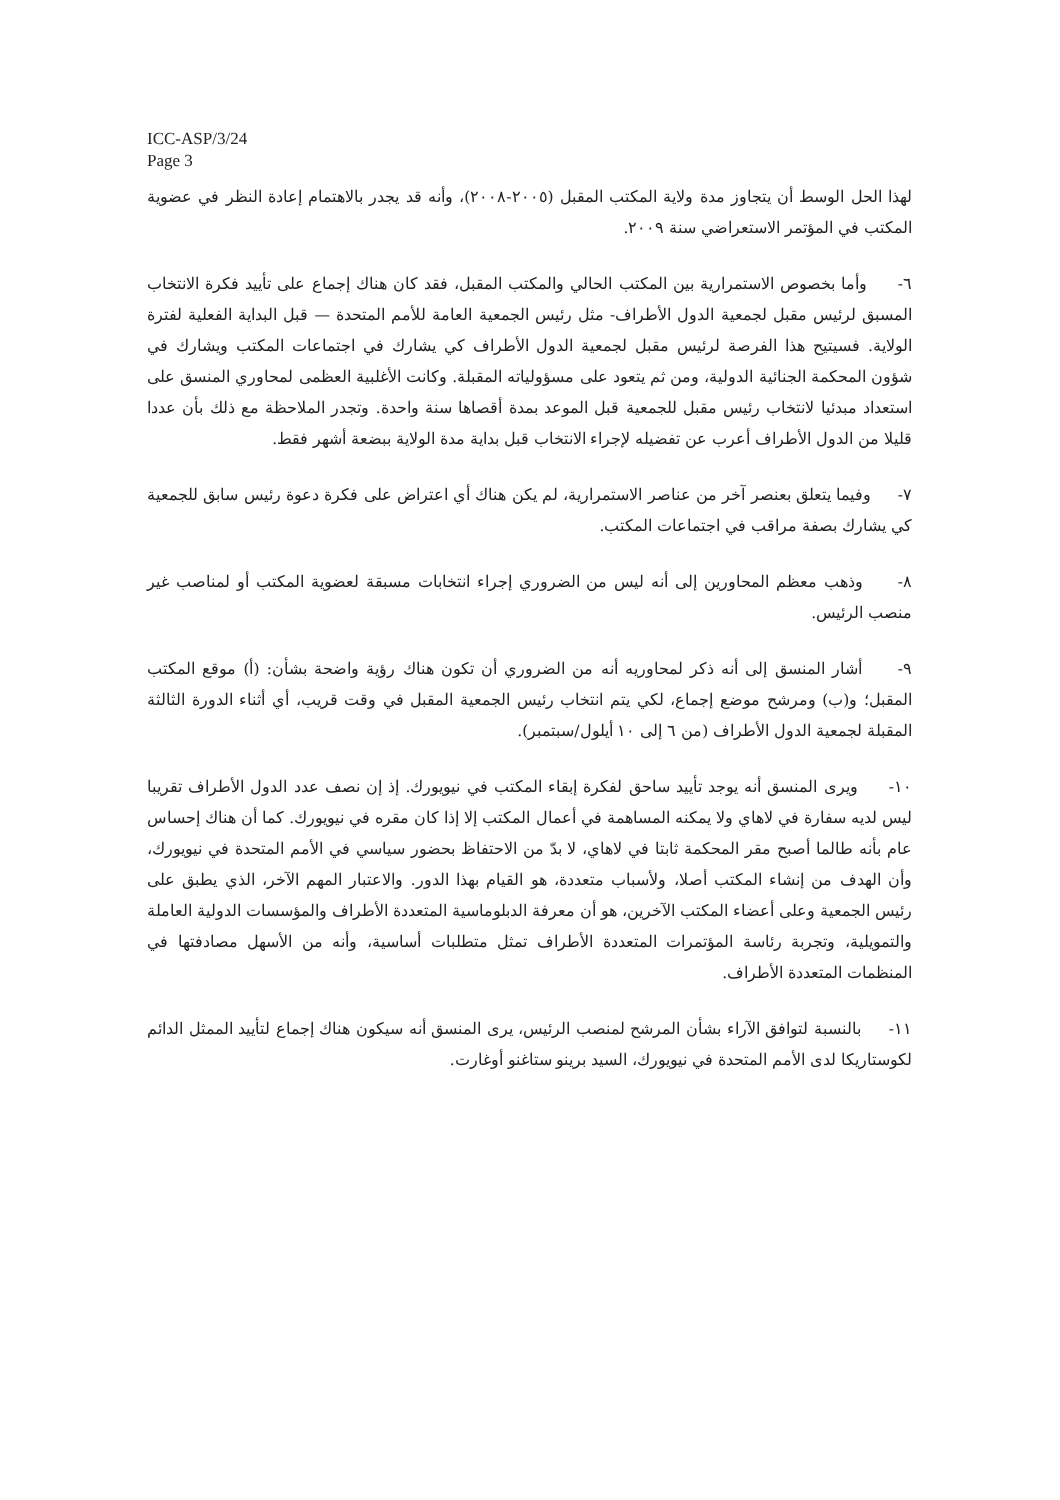ICC-ASP/3/24
Page 3
لهذا الحل الوسط أن يتجاوز مدة ولاية المكتب المقبل (٢٠٠٥-٢٠٠٨)، وأنه قد يجدر بالاهتمام إعادة النظر في عضوية المكتب في المؤتمر الاستعراضي سنة ٢٠٠٩.
٦- وأما بخصوص الاستمرارية بين المكتب الحالي والمكتب المقبل، فقد كان هناك إجماع على تأييد فكرة الانتخاب المسبق لرئيس مقبل لجمعية الدول الأطراف- مثل رئيس الجمعية العامة للأمم المتحدة — قبل البداية الفعلية لفترة الولاية. فسيتيح هذا الفرصة لرئيس مقبل لجمعية الدول الأطراف كي يشارك في اجتماعات المكتب ويشارك في شؤون المحكمة الجنائية الدولية، ومن ثم يتعود على مسؤولياته المقبلة. وكانت الأغلبية العظمى لمحاوري المنسق على استعداد مبدئيا لانتخاب رئيس مقبل للجمعية قبل الموعد بمدة أقصاها سنة واحدة. وتجدر الملاحظة مع ذلك بأن عددا قليلا من الدول الأطراف أعرب عن تفضيله لإجراء الانتخاب قبل بداية مدة الولاية ببضعة أشهر فقط.
٧- وفيما يتعلق بعنصر آخر من عناصر الاستمرارية، لم يكن هناك أي اعتراض على فكرة دعوة رئيس سابق للجمعية كي يشارك بصفة مراقب في اجتماعات المكتب.
٨- وذهب معظم المحاورين إلى أنه ليس من الضروري إجراء انتخابات مسبقة لعضوية المكتب أو لمناصب غير منصب الرئيس.
٩- أشار المنسق إلى أنه ذكر لمحاوريه أنه من الضروري أن تكون هناك رؤية واضحة بشأن: (أ) موقع المكتب المقبل؛ و(ب) ومرشح موضع إجماع، لكي يتم انتخاب رئيس الجمعية المقبل في وقت قريب، أي أثناء الدورة الثالثة المقبلة لجمعية الدول الأطراف (من ٦ إلى ١٠ أيلول/سبتمبر).
١٠- ويرى المنسق أنه يوجد تأييد ساحق لفكرة إبقاء المكتب في نيويورك. إذ إن نصف عدد الدول الأطراف تقريبا ليس لديه سفارة في لاهاي ولا يمكنه المساهمة في أعمال المكتب إلا إذا كان مقره في نيويورك. كما أن هناك إحساس عام بأنه طالما أصبح مقر المحكمة ثابتا في لاهاي، لا بدّ من الاحتفاظ بحضور سياسي في الأمم المتحدة في نيويورك، وأن الهدف من إنشاء المكتب أصلا، ولأسباب متعددة، هو القيام بهذا الدور. والاعتبار المهم الآخر، الذي يطبق على رئيس الجمعية وعلى أعضاء المكتب الآخرين، هو أن معرفة الدبلوماسية المتعددة الأطراف والمؤسسات الدولية العاملة والتمويلية، وتجربة رئاسة المؤتمرات المتعددة الأطراف تمثل متطلبات أساسية، وأنه من الأسهل مصادفتها في المنظمات المتعددة الأطراف.
١١- بالنسبة لتوافق الآراء بشأن المرشح لمنصب الرئيس، يرى المنسق أنه سيكون هناك إجماع لتأييد الممثل الدائم لكوستاريكا لدى الأمم المتحدة في نيويورك، السيد برينو ستاغنو أوغارت.